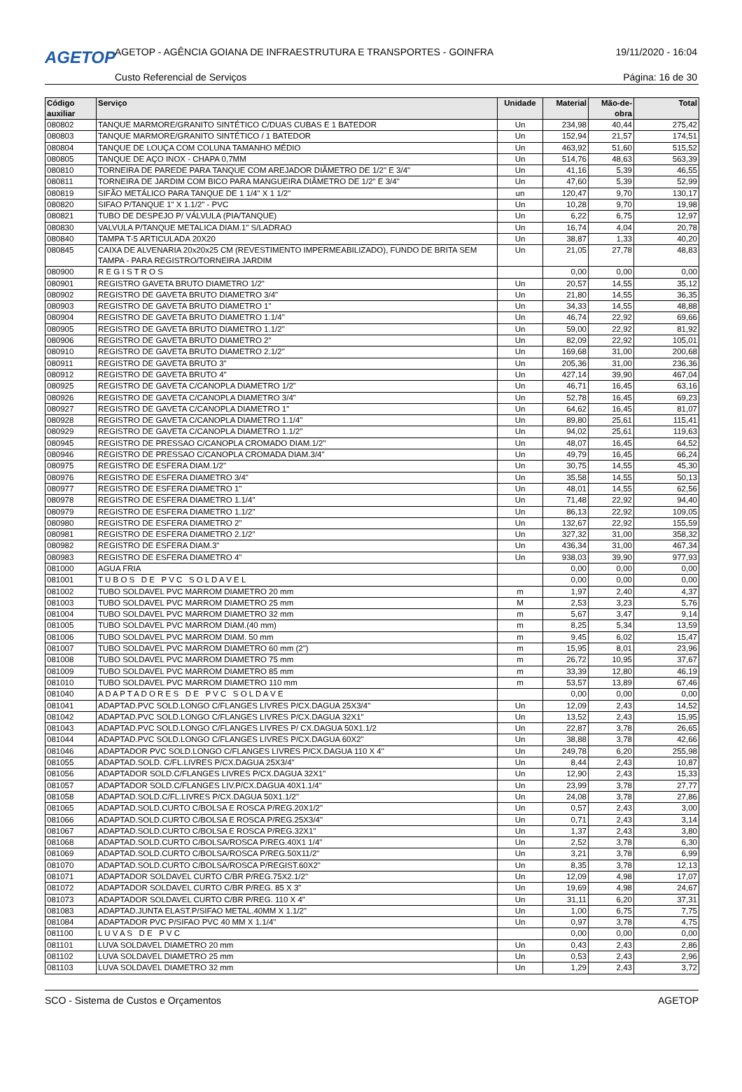AGETOP
AGETOP - AGÊNCIA GOIANA DE INFRAESTRUTURA E TRANSPORTES - GOINFRA
19/11/2020 - 16:04
Custo Referencial de Serviços Página: 16 de 30
| Código auxiliar | Serviço | Unidade | Material | Mão-de- obra | Total |
| --- | --- | --- | --- | --- | --- |
| 080802 | TANQUE MARMORE/GRANITO SINTÉTICO C/DUAS CUBAS E 1 BATEDOR | Un | 234,98 | 40,44 | 275,42 |
| 080803 | TANQUE MARMORE/GRANITO SINTÉTICO / 1 BATEDOR | Un | 152,94 | 21,57 | 174,51 |
| 080804 | TANQUE DE LOUÇA COM COLUNA TAMANHO MÉDIO | Un | 463,92 | 51,60 | 515,52 |
| 080805 | TANQUE DE AÇO INOX - CHAPA 0,7MM | Un | 514,76 | 48,63 | 563,39 |
| 080810 | TORNEIRA DE PAREDE PARA TANQUE COM AREJADOR DIÂMETRO DE 1/2" E 3/4" | Un | 41,16 | 5,39 | 46,55 |
| 080811 | TORNEIRA DE JARDIM COM BICO PARA MANGUEIRA DIÂMETRO DE 1/2" E 3/4" | Un | 47,60 | 5,39 | 52,99 |
| 080819 | SIFÃO METÁLICO PARA TANQUE DE 1 1/4" X 1 1/2" | un | 120,47 | 9,70 | 130,17 |
| 080820 | SIFAO P/TANQUE 1" X 1.1/2" - PVC | Un | 10,28 | 9,70 | 19,98 |
| 080821 | TUBO DE DESPEJO P/ VÁLVULA (PIA/TANQUE) | Un | 6,22 | 6,75 | 12,97 |
| 080830 | VALVULA P/TANQUE METALICA DIAM.1" S/LADRAO | Un | 16,74 | 4,04 | 20,78 |
| 080840 | TAMPA T-5 ARTICULADA 20X20 | Un | 38,87 | 1,33 | 40,20 |
| 080845 | CAIXA DE ALVENARIA 20x20x25 CM (REVESTIMENTO IMPERMEABILIZADO), FUNDO DE BRITA SEM TAMPA - PARA REGISTRO/TORNEIRA JARDIM | Un | 21,05 | 27,78 | 48,83 |
| 080900 | R E G I S T R O S | | 0,00 | 0,00 | 0,00 |
| 080901 | REGISTRO GAVETA BRUTO DIAMETRO 1/2" | Un | 20,57 | 14,55 | 35,12 |
| 080902 | REGISTRO DE GAVETA BRUTO DIAMETRO 3/4" | Un | 21,80 | 14,55 | 36,35 |
| 080903 | REGISTRO DE GAVETA BRUTO DIAMETRO 1" | Un | 34,33 | 14,55 | 48,88 |
| 080904 | REGISTRO DE GAVETA BRUTO DIAMETRO 1.1/4" | Un | 46,74 | 22,92 | 69,66 |
| 080905 | REGISTRO DE GAVETA BRUTO DIAMETRO 1.1/2" | Un | 59,00 | 22,92 | 81,92 |
| 080906 | REGISTRO DE GAVETA BRUTO DIAMETRO 2" | Un | 82,09 | 22,92 | 105,01 |
| 080910 | REGISTRO DE GAVETA BRUTO DIAMETRO 2.1/2" | Un | 169,68 | 31,00 | 200,68 |
| 080911 | REGISTRO DE GAVETA BRUTO 3" | Un | 205,36 | 31,00 | 236,36 |
| 080912 | REGISTRO DE GAVETA BRUTO 4" | Un | 427,14 | 39,90 | 467,04 |
| 080925 | REGISTRO DE GAVETA C/CANOPLA DIAMETRO 1/2" | Un | 46,71 | 16,45 | 63,16 |
| 080926 | REGISTRO DE GAVETA C/CANOPLA DIAMETRO 3/4" | Un | 52,78 | 16,45 | 69,23 |
| 080927 | REGISTRO DE GAVETA C/CANOPLA DIAMETRO 1" | Un | 64,62 | 16,45 | 81,07 |
| 080928 | REGISTRO DE GAVETA C/CANOPLA DIAMETRO 1.1/4" | Un | 89,80 | 25,61 | 115,41 |
| 080929 | REGISTRO DE GAVETA C/CANOPLA DIAMETRO 1.1/2" | Un | 94,02 | 25,61 | 119,63 |
| 080945 | REGISTRO DE PRESSAO C/CANOPLA CROMADO DIAM.1/2" | Un | 48,07 | 16,45 | 64,52 |
| 080946 | REGISTRO DE PRESSAO C/CANOPLA CROMADA DIAM.3/4" | Un | 49,79 | 16,45 | 66,24 |
| 080975 | REGISTRO DE ESFERA DIAM.1/2" | Un | 30,75 | 14,55 | 45,30 |
| 080976 | REGISTRO DE ESFERA DIAMETRO 3/4" | Un | 35,58 | 14,55 | 50,13 |
| 080977 | REGISTRO DE ESFERA DIAMETRO 1" | Un | 48,01 | 14,55 | 62,56 |
| 080978 | REGISTRO DE ESFERA DIAMETRO 1.1/4" | Un | 71,48 | 22,92 | 94,40 |
| 080979 | REGISTRO DE ESFERA DIAMETRO 1.1/2" | Un | 86,13 | 22,92 | 109,05 |
| 080980 | REGISTRO DE ESFERA DIAMETRO 2" | Un | 132,67 | 22,92 | 155,59 |
| 080981 | REGISTRO DE ESFERA DIAMETRO 2.1/2" | Un | 327,32 | 31,00 | 358,32 |
| 080982 | REGISTRO DE ESFERA DIAM.3" | Un | 436,34 | 31,00 | 467,34 |
| 080983 | REGISTRO DE ESFERA DIAMETRO 4" | Un | 938,03 | 39,90 | 977,93 |
| 081000 | AGUA FRIA | | 0,00 | 0,00 | 0,00 |
| 081001 | T U B O S D E P V C S O L D A V E L | | 0,00 | 0,00 | 0,00 |
| 081002 | TUBO SOLDAVEL PVC MARROM DIAMETRO 20 mm | m | 1,97 | 2,40 | 4,37 |
| 081003 | TUBO SOLDAVEL PVC MARROM DIAMETRO 25 mm | M | 2,53 | 3,23 | 5,76 |
| 081004 | TUBO SOLDAVEL PVC MARROM DIAMETRO 32 mm | m | 5,67 | 3,47 | 9,14 |
| 081005 | TUBO SOLDAVEL PVC MARROM DIAM.(40 mm) | m | 8,25 | 5,34 | 13,59 |
| 081006 | TUBO SOLDAVEL PVC MARROM DIAM. 50 mm | m | 9,45 | 6,02 | 15,47 |
| 081007 | TUBO SOLDAVEL PVC MARROM DIAMETRO 60 mm (2") | m | 15,95 | 8,01 | 23,96 |
| 081008 | TUBO SOLDAVEL PVC MARROM DIAMETRO 75 mm | m | 26,72 | 10,95 | 37,67 |
| 081009 | TUBO SOLDAVEL PVC MARROM DIAMETRO 85 mm | m | 33,39 | 12,80 | 46,19 |
| 081010 | TUBO SOLDAVEL PVC MARROM DIAMETRO 110 mm | m | 53,57 | 13,89 | 67,46 |
| 081040 | A D A P T A D O R E S D E P V C S O L D A V E | | 0,00 | 0,00 | 0,00 |
| 081041 | ADAPTAD.PVC SOLD.LONGO C/FLANGES LIVRES P/CX.DAGUA 25X3/4" | Un | 12,09 | 2,43 | 14,52 |
| 081042 | ADAPTAD.PVC SOLD.LONGO C/FLANGES LIVRES P/CX.DAGUA 32X1" | Un | 13,52 | 2,43 | 15,95 |
| 081043 | ADAPTAD.PVC SOLD.LONGO C/FLANGES LIVRES P/ CX.DAGUA 50X1.1/2 | Un | 22,87 | 3,78 | 26,65 |
| 081044 | ADAPTAD.PVC SOLD.LONGO C/FLANGES LIVRES P/CX.DAGUA 60X2" | Un | 38,88 | 3,78 | 42,66 |
| 081046 | ADAPTADOR PVC SOLD.LONGO C/FLANGES LIVRES P/CX.DAGUA 110 X 4" | Un | 249,78 | 6,20 | 255,98 |
| 081055 | ADAPTAD.SOLD. C/FL.LIVRES P/CX.DAGUA 25X3/4" | Un | 8,44 | 2,43 | 10,87 |
| 081056 | ADAPTADOR SOLD.C/FLANGES LIVRES P/CX.DAGUA 32X1" | Un | 12,90 | 2,43 | 15,33 |
| 081057 | ADAPTADOR SOLD.C/FLANGES LIV.P/CX.DAGUA 40X1.1/4" | Un | 23,99 | 3,78 | 27,77 |
| 081058 | ADAPTAD.SOLD.C/FL.LIVRES P/CX.DAGUA 50X1.1/2" | Un | 24,08 | 3,78 | 27,86 |
| 081065 | ADAPTAD.SOLD.CURTO C/BOLSA E ROSCA P/REG.20X1/2" | Un | 0,57 | 2,43 | 3,00 |
| 081066 | ADAPTAD.SOLD.CURTO C/BOLSA E ROSCA P/REG.25X3/4" | Un | 0,71 | 2,43 | 3,14 |
| 081067 | ADAPTAD.SOLD.CURTO C/BOLSA E ROSCA P/REG.32X1" | Un | 1,37 | 2,43 | 3,80 |
| 081068 | ADAPTAD.SOLD.CURTO C/BOLSA/ROSCA P/REG.40X1 1/4" | Un | 2,52 | 3,78 | 6,30 |
| 081069 | ADAPTAD.SOLD.CURTO C/BOLSA/ROSCA P/REG.50X11/2" | Un | 3,21 | 3,78 | 6,99 |
| 081070 | ADAPTAD.SOLD.CURTO C/BOLSA/ROSCA P/REGIST.60X2" | Un | 8,35 | 3,78 | 12,13 |
| 081071 | ADAPTADOR SOLDAVEL CURTO C/BR P/REG.75X2.1/2" | Un | 12,09 | 4,98 | 17,07 |
| 081072 | ADAPTADOR SOLDAVEL CURTO C/BR P/REG. 85 X 3" | Un | 19,69 | 4,98 | 24,67 |
| 081073 | ADAPTADOR SOLDAVEL CURTO C/BR P/REG. 110 X 4" | Un | 31,11 | 6,20 | 37,31 |
| 081083 | ADAPTAD.JUNTA ELAST.P/SIFAO METAL.40MM X 1.1/2" | Un | 1,00 | 6,75 | 7,75 |
| 081084 | ADAPTADOR PVC P/SIFAO PVC 40 MM X 1.1/4" | Un | 0,97 | 3,78 | 4,75 |
| 081100 | L U V A S D E P V C | | 0,00 | 0,00 | 0,00 |
| 081101 | LUVA SOLDAVEL DIAMETRO 20 mm | Un | 0,43 | 2,43 | 2,86 |
| 081102 | LUVA SOLDAVEL DIAMETRO 25 mm | Un | 0,53 | 2,43 | 2,96 |
| 081103 | LUVA SOLDAVEL DIAMETRO 32 mm | Un | 1,29 | 2,43 | 3,72 |
SCO - Sistema de Custos e Orçamentos AGETOP